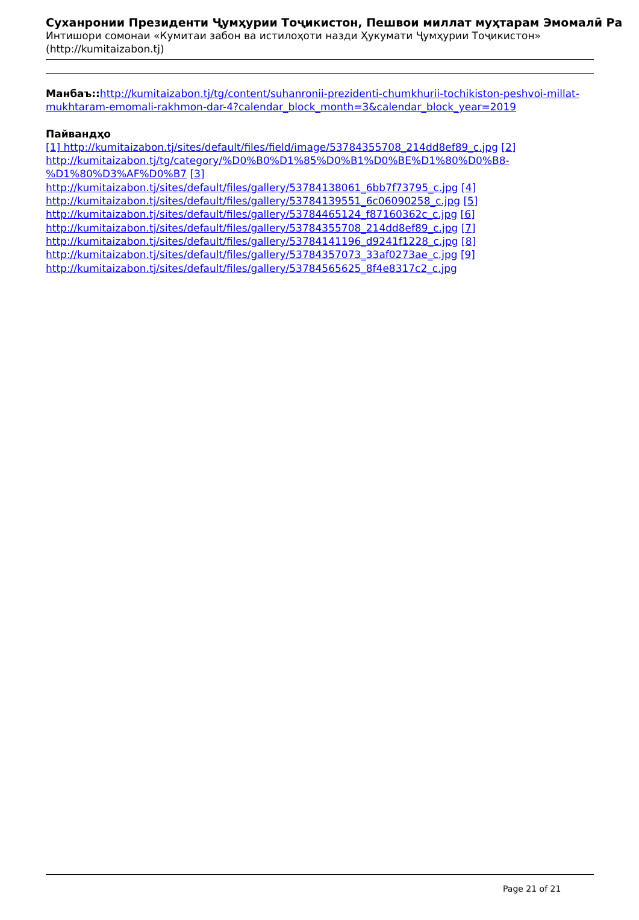Суханронии Президенти Ҷумҳурии Тоҷикистон, Пешвои миллат муҳтарам Эмомалӣ Ра
Интишори сомонаи «Кумитаи забон ва истилоҳоти назди Ҳукумати Ҷумҳурии Тоҷикистон»
(http://kumitaizabon.tj)
Манбаъ:: http://kumitaizabon.tj/tg/content/suhanronii-prezidenti-chumkhurii-tochikiston-peshvoi-millat-mukhtaram-emomali-rakhmon-dar-4?calendar_block_month=3&calendar_block_year=2019
Пайвандҳо
[1] http://kumitaizabon.tj/sites/default/files/field/image/53784355708_214dd8ef89_c.jpg [2] http://kumitaizabon.tj/tg/category/%D0%B0%D1%85%D0%B1%D0%BE%D1%80%D0%B8-%D1%80%D3%AF%D0%B7 [3] http://kumitaizabon.tj/sites/default/files/gallery/53784138061_6bb7f73795_c.jpg [4] http://kumitaizabon.tj/sites/default/files/gallery/53784139551_6c06090258_c.jpg [5] http://kumitaizabon.tj/sites/default/files/gallery/53784465124_f87160362c_c.jpg [6] http://kumitaizabon.tj/sites/default/files/gallery/53784355708_214dd8ef89_c.jpg [7] http://kumitaizabon.tj/sites/default/files/gallery/53784141196_d9241f1228_c.jpg [8] http://kumitaizabon.tj/sites/default/files/gallery/53784357073_33af0273ae_c.jpg [9] http://kumitaizabon.tj/sites/default/files/gallery/53784565625_8f4e8317c2_c.jpg
Page 21 of 21